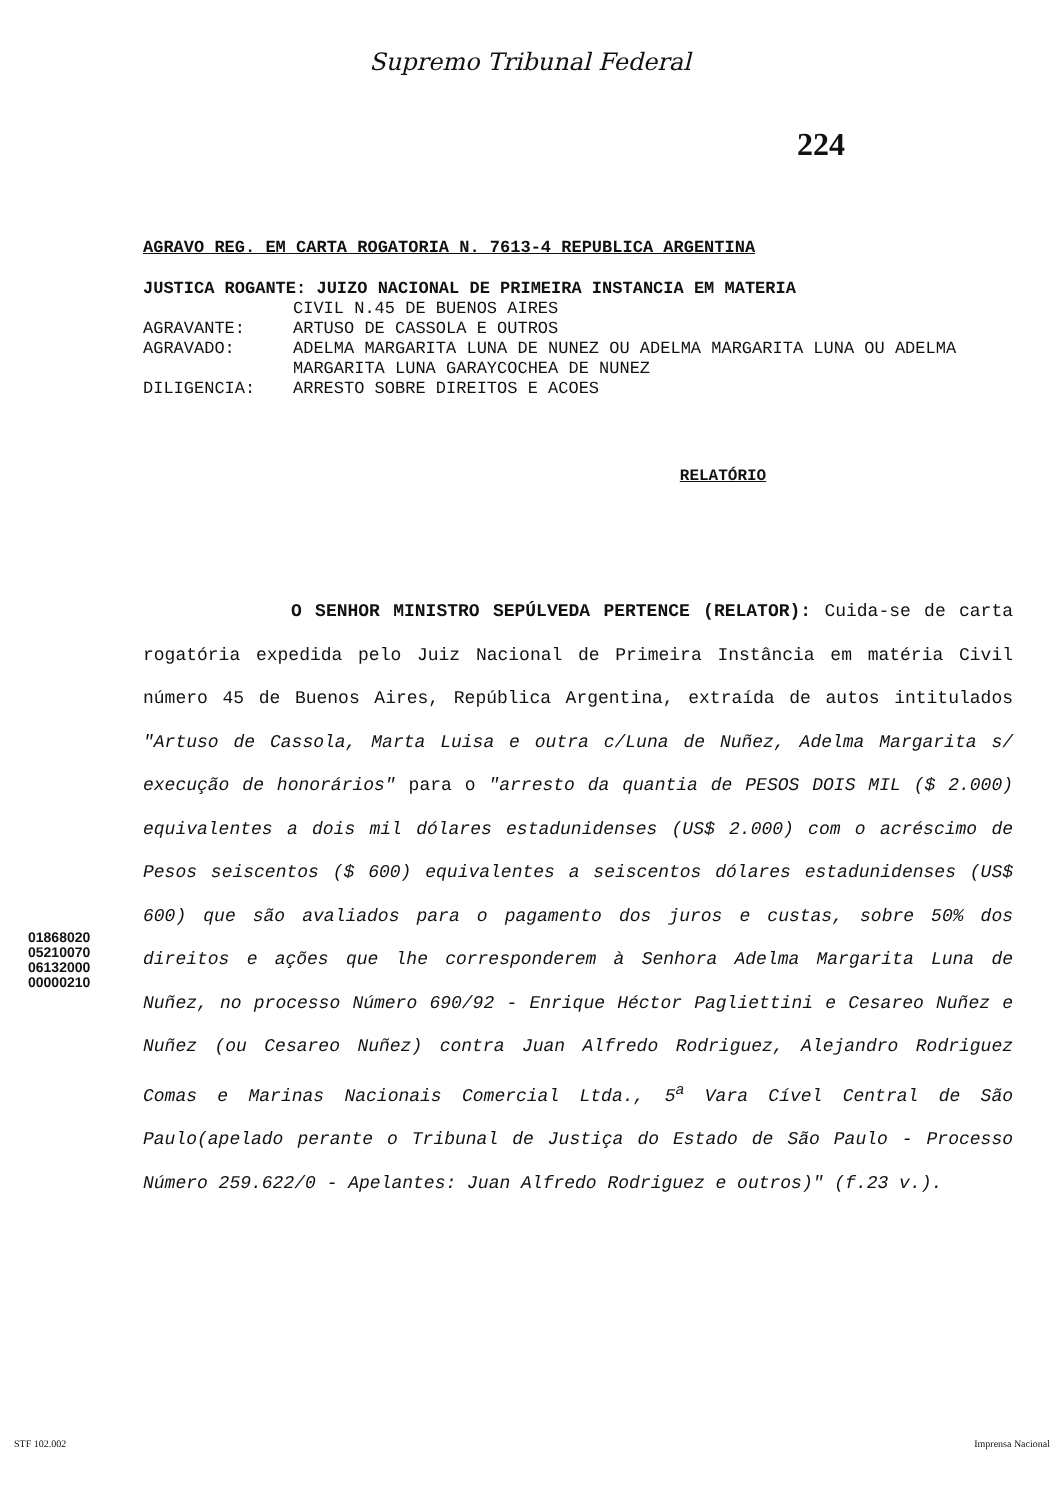Supremo Tribunal Federal
224
AGRAVO REG. EM CARTA ROGATORIA N. 7613-4 REPUBLICA ARGENTINA
| JUSTICA ROGANTE: JUIZO NACIONAL DE PRIMEIRA INSTANCIA EM MATERIA | |
| | CIVIL N.45 DE BUENOS AIRES |
| AGRAVANTE: | ARTUSO DE CASSOLA E OUTROS |
| AGRAVADO: | ADELMA MARGARITA LUNA DE NUNEZ OU ADELMA MARGARITA LUNA OU ADELMA MARGARITA LUNA GARAYCOCHEA DE NUNEZ |
| DILIGENCIA: | ARRESTO SOBRE DIREITOS E ACOES |
RELATÓRIO
O SENHOR MINISTRO SEPÚLVEDA PERTENCE (RELATOR): Cuida-se de carta rogatória expedida pelo Juiz Nacional de Primeira Instância em matéria Civil número 45 de Buenos Aires, República Argentina, extraída de autos intitulados "Artuso de Cassola, Marta Luisa e outra c/Luna de Nuñez, Adelma Margarita s/ execução de honorários" para o "arresto da quantia de PESOS DOIS MIL ($ 2.000) equivalentes a dois mil dólares estadunidenses (US$ 2.000) com o acréscimo de Pesos seiscentos ($ 600) equivalentes a seiscentos dólares estadunidenses (US$ 600) que são avaliados para o pagamento dos juros e custas, sobre 50% dos direitos e ações que lhe corresponderem à Senhora Adelma Margarita Luna de Nuñez, no processo Número 690/92 - Enrique Héctor Pagliettini e Cesareo Nuñez e Nuñez (ou Cesareo Nuñez) contra Juan Alfredo Rodriguez, Alejandro Rodriguez Comas e Marinas Nacionais Comercial Ltda., 5<sup>a</sup> Vara Cível Central de São Paulo(apelado perante o Tribunal de Justiça do Estado de São Paulo - Processo Número 259.622/0 - Apelantes: Juan Alfredo Rodriguez e outros)" (f.23 v.).
01868020
05210070
06132000
00000210
STF 102.002 Imprensa Nacional